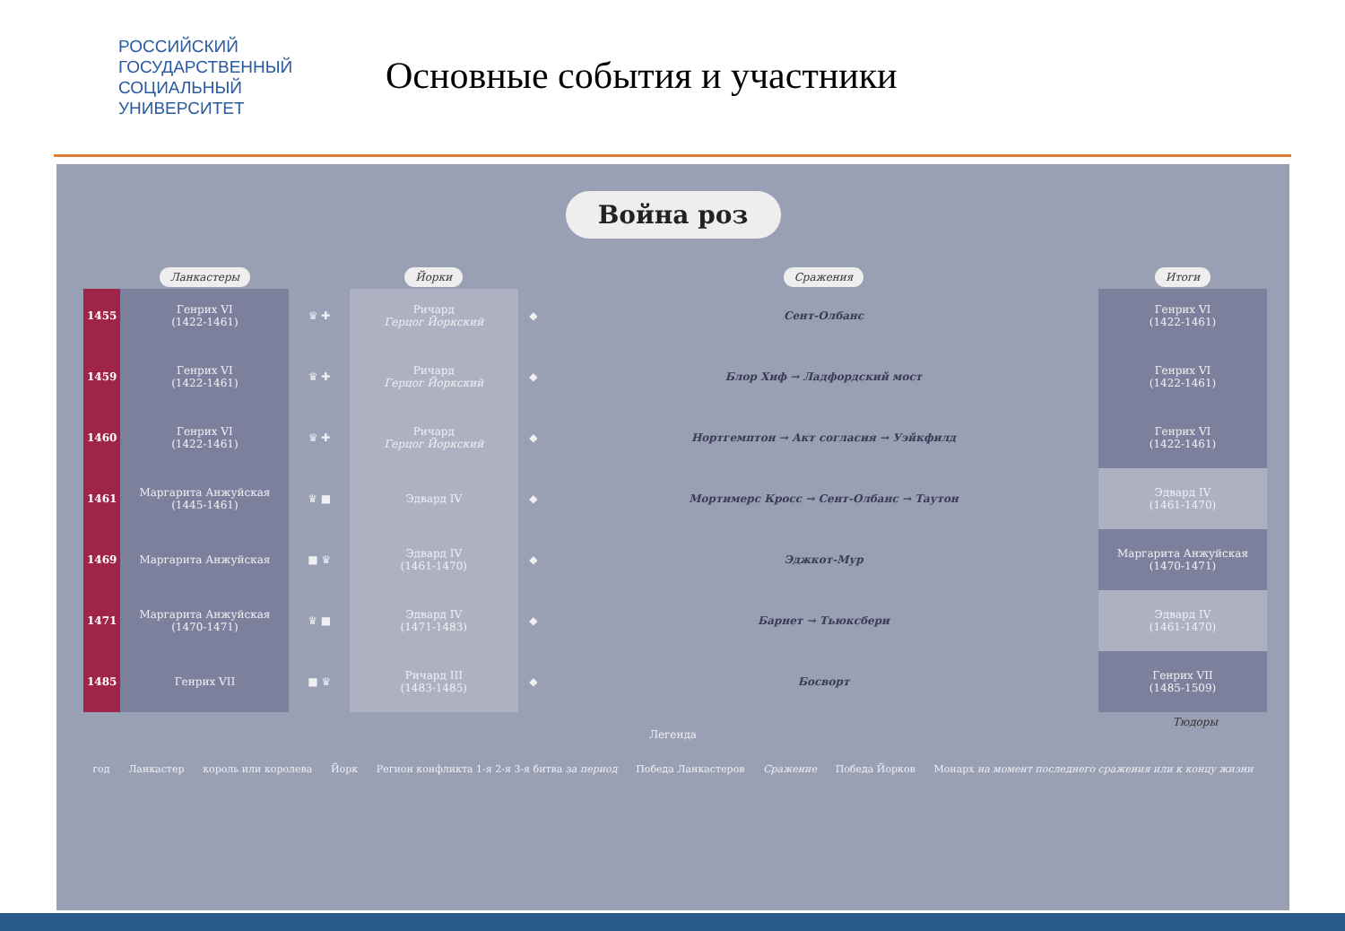РОССИЙСКИЙ
ГОСУДАРСТВЕННЫЙ
СОЦИАЛЬНЫЙ
УНИВЕРСИТЕТ
Основные события и участники
Война роз
| | Ланкастеры | | Йорки | | Сражения | Итоги |
| --- | --- | --- | --- | --- | --- | --- |
| 1455 | Генрих VI (1422-1461) | ♛ ✚ | Ричард Герцог Йоркский | ◆ | Сент-Олбанс | Генрих VI (1422-1461) |
| 1459 | Генрих VI (1422-1461) | ♛ ✚ | Ричард Герцог Йоркский | ◆ | Блор Хиф → Ладфордский мост | Генрих VI (1422-1461) |
| 1460 | Генрих VI (1422-1461) | ♛ ✚ | Ричард Герцог Йоркский | ◆ | Нортгемптон → Акт согласия → Уэйкфилд | Генрих VI (1422-1461) |
| 1461 | Маргарита Анжуйская (1445-1461) | ♛ ■ | Эдвард IV | ◆ | Мортимерс Кросс → Сент-Олбанс → Таутон | Эдвард IV (1461-1470) |
| 1469 | Маргарита Анжуйская | ■ ♛ | Эдвард IV (1461-1470) | ◆ | Эджкот-Мур | Маргарита Анжуйская (1470-1471) |
| 1471 | Маргарита Анжуйская (1470-1471) | ♛ ■ | Эдвард IV (1471-1483) | ◆ | Барнет → Тьюксбери | Эдвард IV (1461-1470) |
| 1485 | Генрих VII | ■ ♛ | Ричард III (1483-1485) | ◆ | Босворт | Генрих VII (1485-1509) |
Тюдоры
Легенда
год Ланкастер король или королева Йорк Регион конфликта 1-я 2-я 3-я битва за период Победа Ланкастеров Сражение Победа Йорков Монарх на момент последнего сражения или к концу жизни